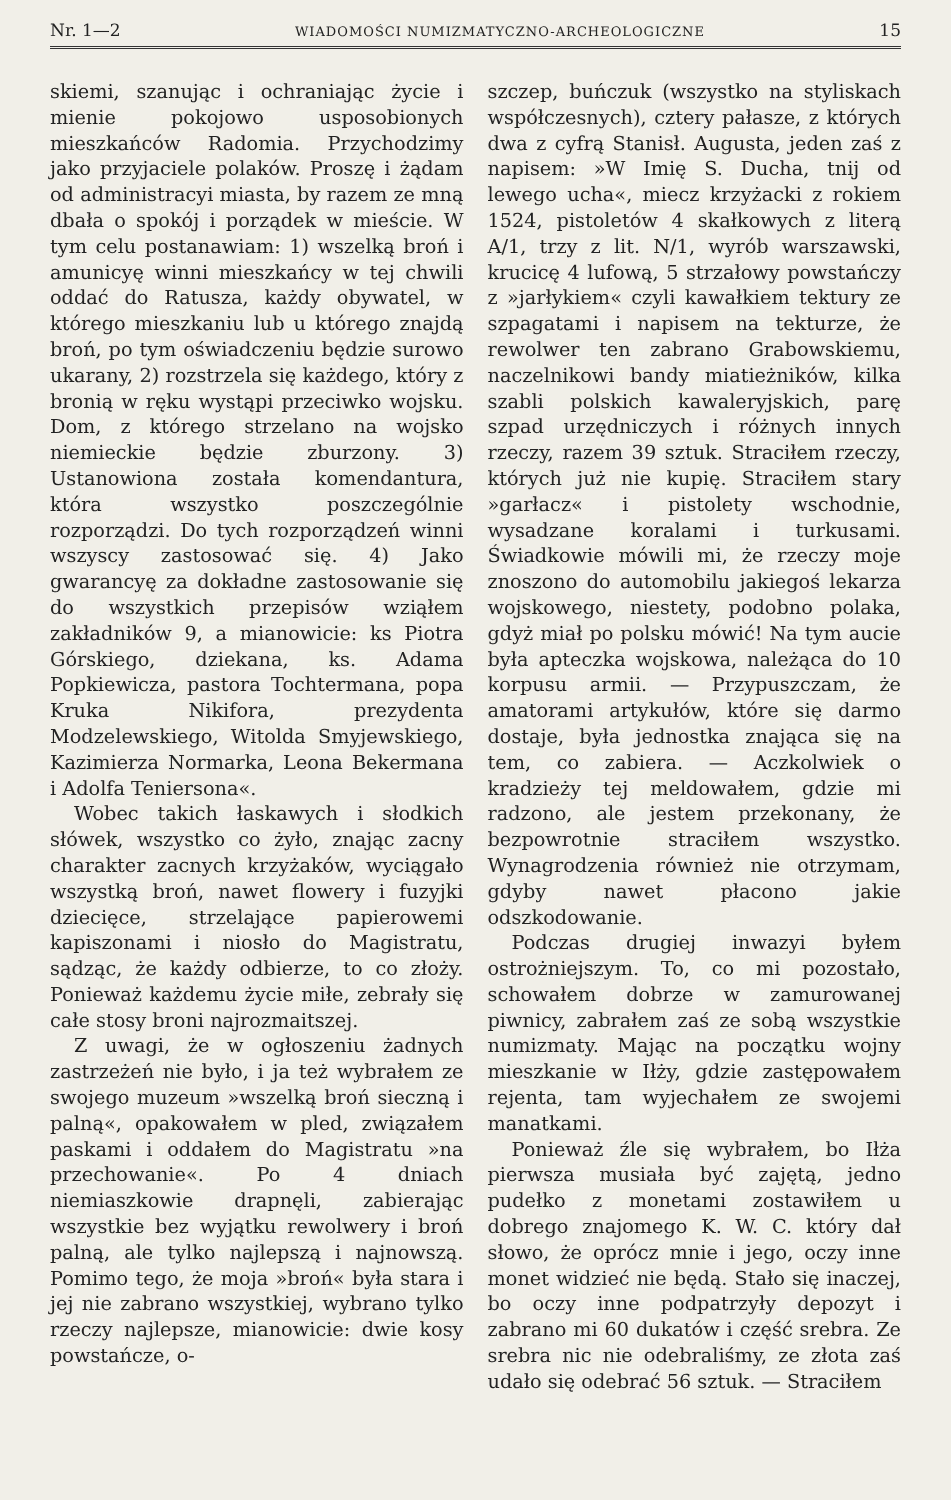Nr. 1—2 WIADOMOŚCI NUMIZMATYCZNO-ARCHEOLOGICZNE 15
skiemi, szanując i ochraniając życie i mienie pokojowo usposobionych mieszkańców Radomia. Przychodzimy jako przyjaciele polaków. Proszę i żądam od administracyi miasta, by razem ze mną dbała o spokój i porządek w mieście. W tym celu postanawiam: 1) wszelką broń i amunicyę winni mieszkańcy w tej chwili oddać do Ratusza, każdy obywatel, w którego mieszkaniu lub u którego znajdą broń, po tym oświadczeniu będzie surowo ukarany, 2) rozstrzela się każdego, który z bronią w ręku wystąpi przeciwko wojsku. Dom, z którego strzelano na wojsko niemieckie będzie zburzony. 3) Ustanowiona została komendantura, która wszystko poszczególnie rozporządzi. Do tych rozporządzeń winni wszyscy zastosować się. 4) Jako gwarancyę za dokładne zastosowanie się do wszystkich przepisów wziąłem zakładników 9, a mianowicie: ks Piotra Górskiego, dziekana, ks. Adama Popkiewicza, pastora Tochtermana, popa Kruka Nikifora, prezydenta Modzelewskiego, Witolda Smyjewskiego, Kazimierza Normarka, Leona Bekermana i Adolfa Teniersona«.
Wobec takich łaskawych i słodkich słówek, wszystko co żyło, znając zacny charakter zacnych krzyżaków, wyciągało wszystką broń, nawet flowery i fuzyjki dziecięce, strzelające papierowemi kapiszonami i niosło do Magistratu, sądząc, że każdy odbierze, to co złoży. Ponieważ każdemu życie miłe, zebrały się całe stosy broni najrozmaitszej.
Z uwagi, że w ogłoszeniu żadnych zastrzeżeń nie było, i ja też wybrałem ze swojego muzeum »wszelką broń sieczną i palną«, opakowałem w pled, związałem paskami i oddałem do Magistratu »na przechowanie«. Po 4 dniach niemiaszkowie drapnęli, zabierając wszystkie bez wyjątku rewolwery i broń palną, ale tylko najlepszą i najnowszą. Pomimo tego, że moja »broń« była stara i jej nie zabrano wszystkiej, wybrano tylko rzeczy najlepsze, mianowicie: dwie kosy powstańcze, o-
szczep, buńczuk (wszystko na styliskach współczesnych), cztery pałasze, z których dwa z cyfrą Stanisł. Augusta, jeden zaś z napisem: »W Imię S. Ducha, tnij od lewego ucha«, miecz krzyżacki z rokiem 1524, pistoletów 4 skałkowych z literą A/1, trzy z lit. N/1, wyrób warszawski, krucicę 4 lufową, 5 strzałowy powstańczy z »jarłykiem« czyli kawałkiem tektury ze szpagatami i napisem na tekturze, że rewolwer ten zabrano Grabowskiemu, naczelnikowi bandy miatieżników, kilka szabli polskich kawaleryjskich, parę szpad urzędniczych i różnych innych rzeczy, razem 39 sztuk. Straciłem rzeczy, których już nie kupię. Straciłem stary »garłacz« i pistolety wschodnie, wysadzane koralami i turkusami. Świadkowie mówili mi, że rzeczy moje znoszono do automobilu jakiegoś lekarza wojskowego, niestety, podobno polaka, gdyż miał po polsku mówić! Na tym aucie była apteczka wojskowa, należąca do 10 korpusu armii. — Przypuszczam, że amatorami artykułów, które się darmo dostaje, była jednostka znająca się na tem, co zabiera. — Aczkolwiek o kradzieży tej meldowałem, gdzie mi radzono, ale jestem przekonany, że bezpowrotnie straciłem wszystko. Wynagrodzenia również nie otrzymam, gdyby nawet płacono jakie odszkodowanie.
Podczas drugiej inwazyi byłem ostrożniejszym. To, co mi pozostało, schowałem dobrze w zamurowanej piwnicy, zabrałem zaś ze sobą wszystkie numizmaty. Mając na początku wojny mieszkanie w Iłży, gdzie zastępowałem rejenta, tam wyjechałem ze swojemi manatkami.
Ponieważ źle się wybrałem, bo Iłża pierwsza musiała być zajętą, jedno pudełko z monetami zostawiłem u dobrego znajomego K. W. C. który dał słowo, że oprócz mnie i jego, oczy inne monet widzieć nie będą. Stało się inaczej, bo oczy inne podpatrzyły depozyt i zabrano mi 60 dukatów i część srebra. Ze srebra nic nie odebraliśmy, ze złota zaś udało się odebrać 56 sztuk. — Straciłem